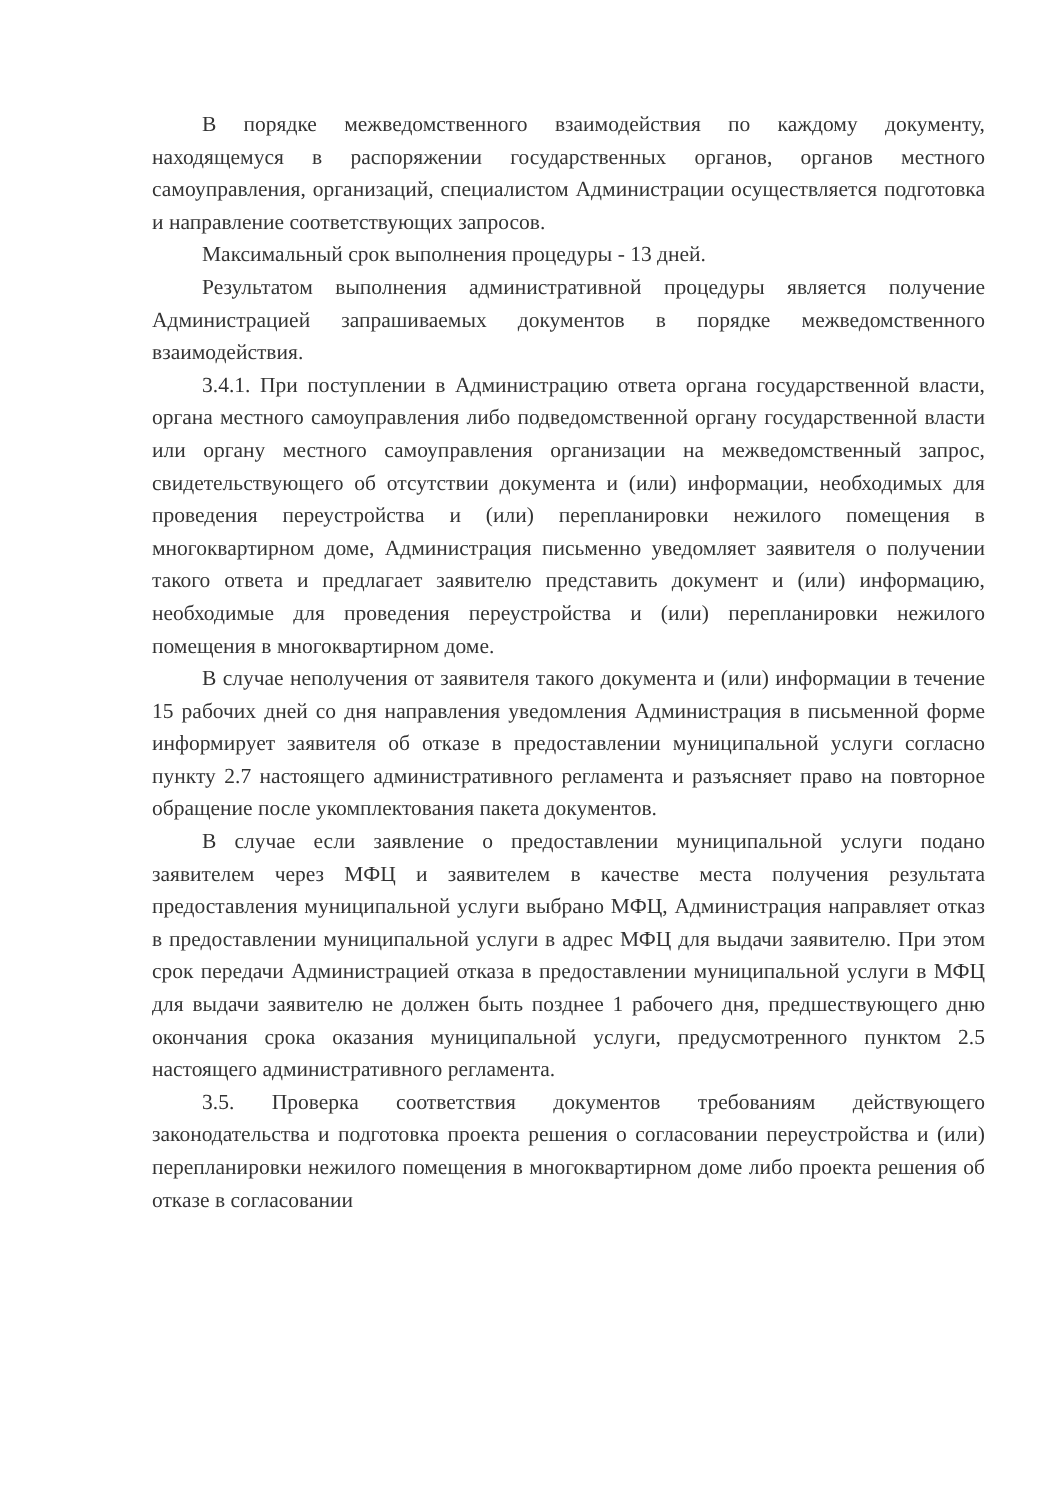В порядке межведомственного взаимодействия по каждому документу, находящемуся в распоряжении государственных органов, органов местного самоуправления, организаций, специалистом Администрации осуществляется подготовка и направление соответствующих запросов.
Максимальный срок выполнения процедуры - 13 дней.
Результатом выполнения административной процедуры является получение Администрацией запрашиваемых документов в порядке межведомственного взаимодействия.
3.4.1. При поступлении в Администрацию ответа органа государственной власти, органа местного самоуправления либо подведомственной органу государственной власти или органу местного самоуправления организации на межведомственный запрос, свидетельствующего об отсутствии документа и (или) информации, необходимых для проведения переустройства и (или) перепланировки нежилого помещения в многоквартирном доме, Администрация письменно уведомляет заявителя о получении такого ответа и предлагает заявителю представить документ и (или) информацию, необходимые для проведения переустройства и (или) перепланировки нежилого помещения в многоквартирном доме.
В случае неполучения от заявителя такого документа и (или) информации в течение 15 рабочих дней со дня направления уведомления Администрация в письменной форме информирует заявителя об отказе в предоставлении муниципальной услуги согласно пункту 2.7 настоящего административного регламента и разъясняет право на повторное обращение после укомплектования пакета документов.
В случае если заявление о предоставлении муниципальной услуги подано заявителем через МФЦ и заявителем в качестве места получения результата предоставления муниципальной услуги выбрано МФЦ, Администрация направляет отказ в предоставлении муниципальной услуги в адрес МФЦ для выдачи заявителю. При этом срок передачи Администрацией отказа в предоставлении муниципальной услуги в МФЦ для выдачи заявителю не должен быть позднее 1 рабочего дня, предшествующего дню окончания срока оказания муниципальной услуги, предусмотренного пунктом 2.5 настоящего административного регламента.
3.5. Проверка соответствия документов требованиям действующего законодательства и подготовка проекта решения о согласовании переустройства и (или) перепланировки нежилого помещения в многоквартирном доме либо проекта решения об отказе в согласовании